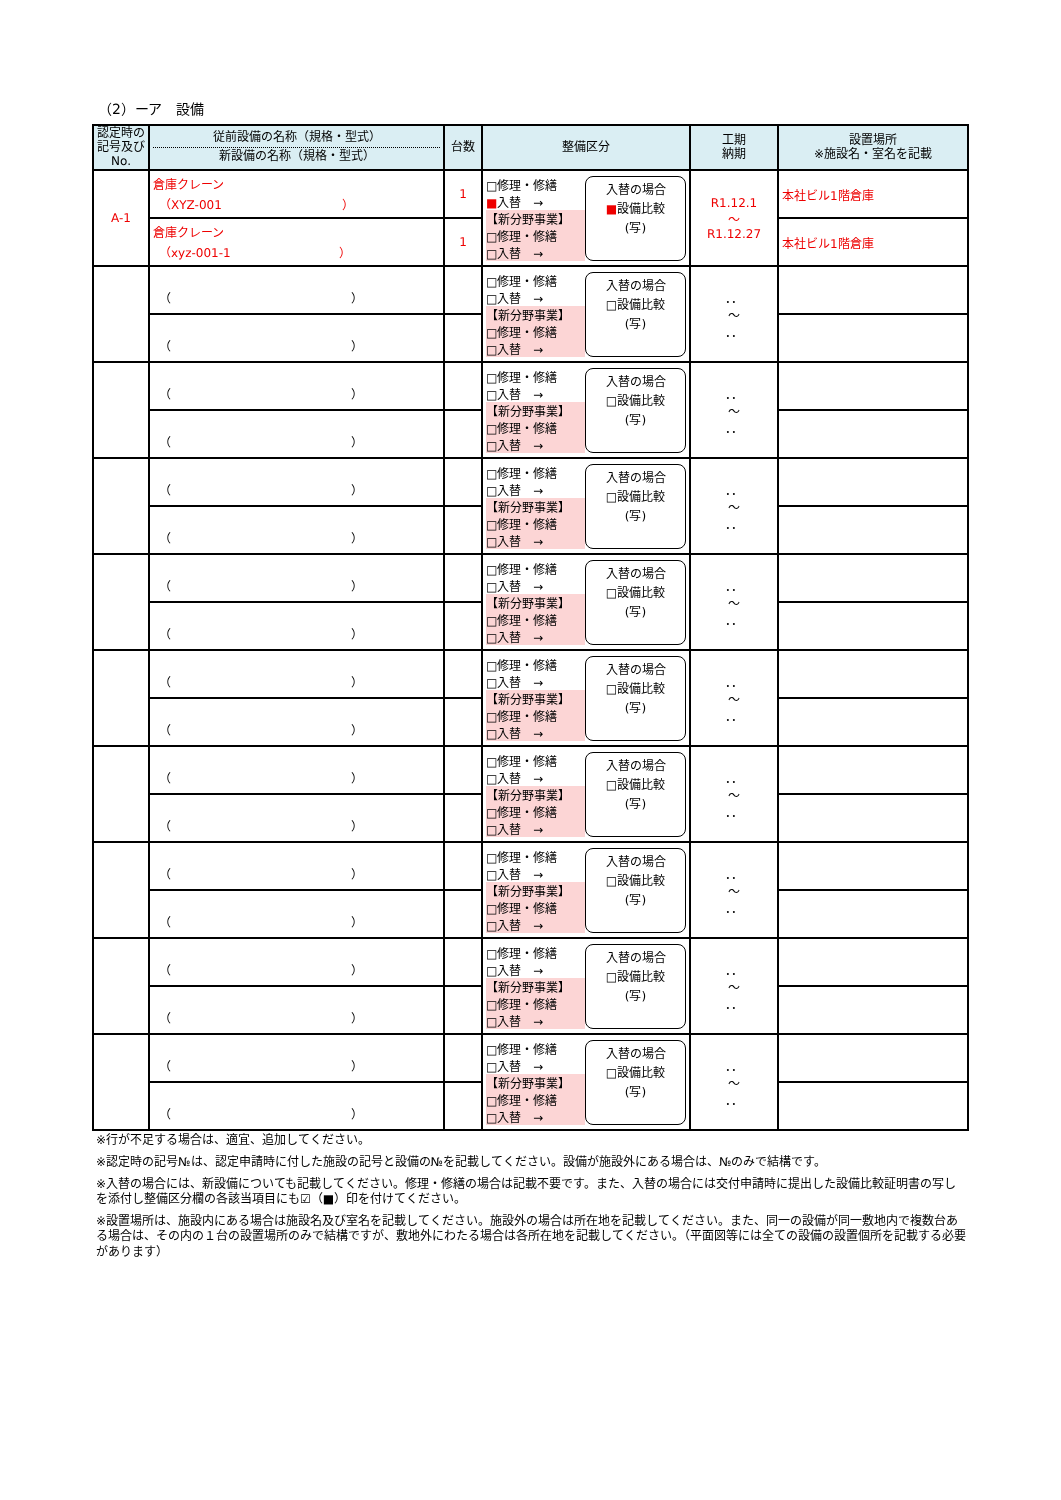（2）ーア　設備
| 認定時の記号及びNo. | 従前設備の名称（規格・型式） 新設備の名称（規格・型式） | 台数 | 整備区分 | 工期 納期 | 設置場所 ※施設名・室名を記載 |
| --- | --- | --- | --- | --- | --- |
| A-1 | 倉庫クレーン （XYZ-001 ） | 1 | □修理・修繕 ■ 入替 → 【新分野事業】 □修理・修繕 □入替 → 入替の場合 ■ 設備比較 (写) | R1.12.1 ～ R1.12.27 | 本社ビル1階倉庫 |
| | 倉庫クレーン （xyz-001-1 ） | 1 | | | 本社ビル1階倉庫 |
| | （ ） | | □修理・修繕 □入替 → 【新分野事業】 □修理・修繕 □入替 → 入替の場合 □設備比較 (写) | ．． ～ ．． | |
| | （ ） | | | | |
| | （ ） | | □修理・修繕 □入替 → 【新分野事業】 □修理・修繕 □入替 → 入替の場合 □設備比較 (写) | ．． ～ ．． | |
| | （ ） | | | | |
| | （ ） | | □修理・修繕 □入替 → 【新分野事業】 □修理・修繕 □入替 → 入替の場合 □設備比較 (写) | ．． ～ ．． | |
| | （ ） | | | | |
| | （ ） | | □修理・修繕 □入替 → 【新分野事業】 □修理・修繕 □入替 → 入替の場合 □設備比較 (写) | ．． ～ ．． | |
| | （ ） | | | | |
| | （ ） | | □修理・修繕 □入替 → 【新分野事業】 □修理・修繕 □入替 → 入替の場合 □設備比較 (写) | ．． ～ ．． | |
| | （ ） | | | | |
| | （ ） | | □修理・修繕 □入替 → 【新分野事業】 □修理・修繕 □入替 → 入替の場合 □設備比較 (写) | ．． ～ ．． | |
| | （ ） | | | | |
| | （ ） | | □修理・修繕 □入替 → 【新分野事業】 □修理・修繕 □入替 → 入替の場合 □設備比較 (写) | ．． ～ ．． | |
| | （ ） | | | | |
| | （ ） | | □修理・修繕 □入替 → 【新分野事業】 □修理・修繕 □入替 → 入替の場合 □設備比較 (写) | ．． ～ ．． | |
| | （ ） | | | | |
| | （ ） | | □修理・修繕 □入替 → 【新分野事業】 □修理・修繕 □入替 → 入替の場合 □設備比較 (写) | ．． ～ ．． | |
| | （ ） | | | | |
※行が不足する場合は、適宜、追加してください。
※認定時の記号№は、認定申請時に付した施設の記号と設備の№を記載してください。設備が施設外にある場合は、№のみで結構です。
※入替の場合には、新設備についても記載してください。修理・修繕の場合は記載不要です。また、入替の場合には交付申請時に提出した設備比較証明書の写しを添付し整備区分欄の各該当項目にも☑（■）印を付けてください。
※設置場所は、施設内にある場合は施設名及び室名を記載してください。施設外の場合は所在地を記載してください。また、同一の設備が同一敷地内で複数台ある場合は、その内の１台の設置場所のみで結構ですが、敷地外にわたる場合は各所在地を記載してください。（平面図等には全ての設備の設置個所を記載する必要があります）